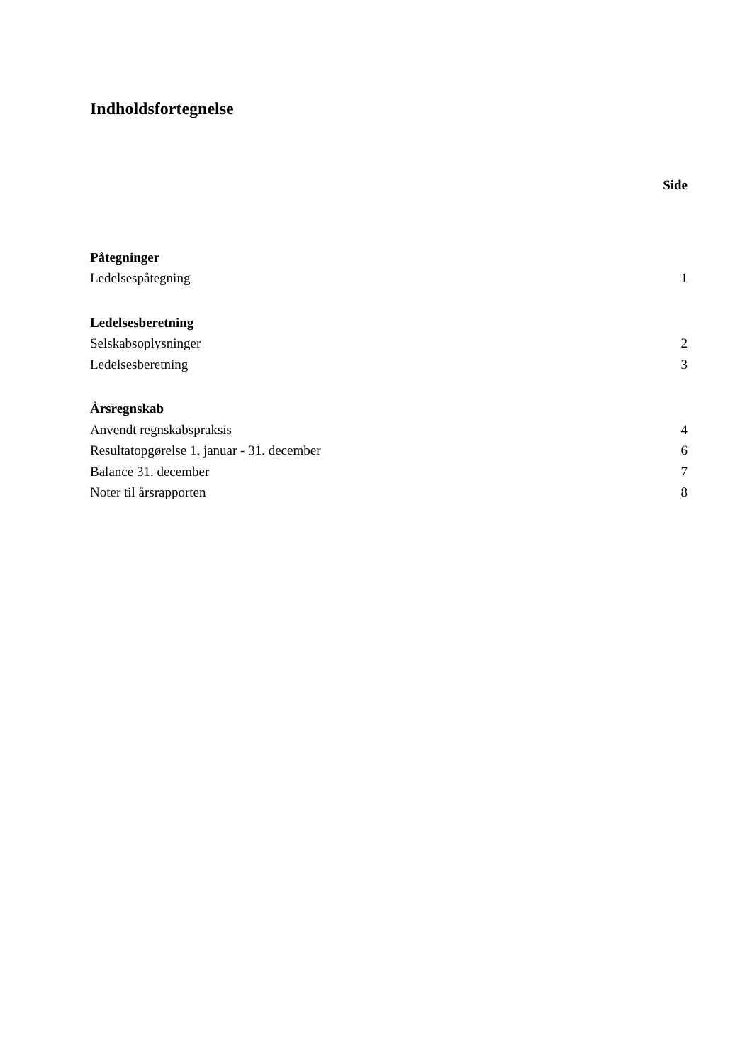Indholdsfortegnelse
Side
Påtegninger
Ledelsespåtegning 1
Ledelsesberetning
Selskabsoplysninger 2
Ledelsesberetning 3
Årsregnskab
Anvendt regnskabspraksis 4
Resultatopgørelse 1. januar - 31. december 6
Balance 31. december 7
Noter til årsrapporten 8